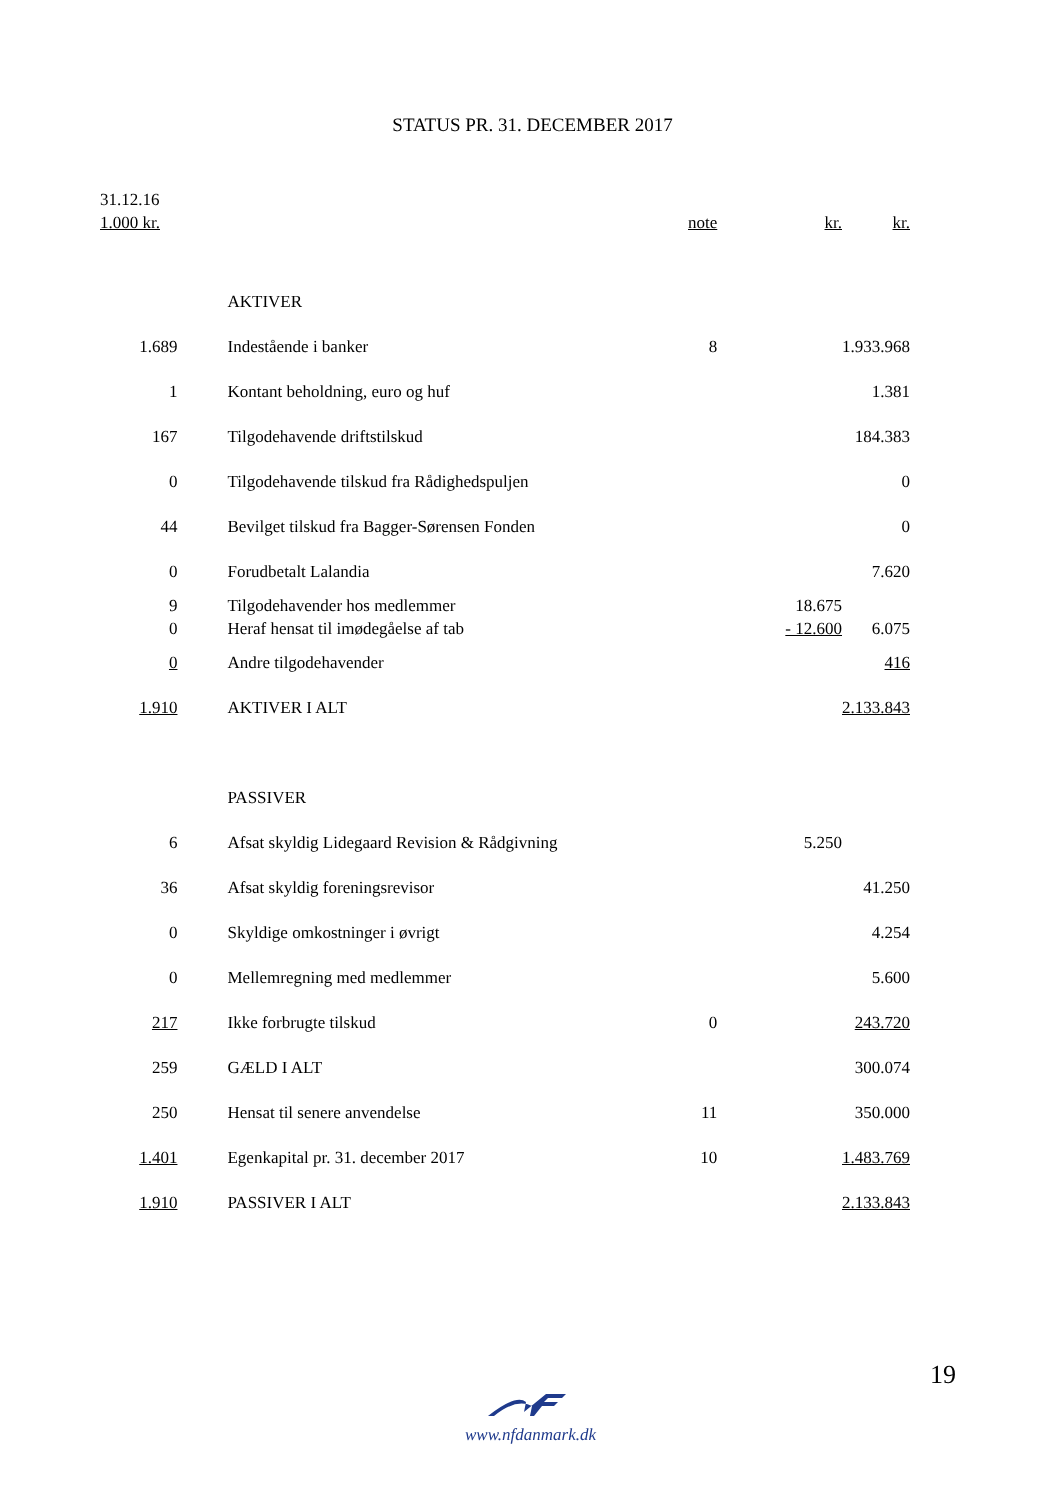STATUS PR. 31. DECEMBER 2017
| 31.12.16 | | | | |
| 1.000 kr. | | note | kr. | kr. |
| | AKTIVER | | | |
| 1.689 | Indestående i banker | 8 | | 1.933.968 |
| 1 | Kontant beholdning, euro og huf | | | 1.381 |
| 167 | Tilgodehavende driftstilskud | | | 184.383 |
| 0 | Tilgodehavende tilskud fra Rådighedspuljen | | | 0 |
| 44 | Bevilget tilskud fra Bagger-Sørensen Fonden | | | 0 |
| 0 | Forudbetalt Lalandia | | | 7.620 |
| 9 | Tilgodehavender hos medlemmer | | 18.675 | |
| 0 | Heraf hensat til imødegåelse af tab | | - 12.600 | 6.075 |
| 0 | Andre tilgodehavender | | | 416 |
| 1.910 | AKTIVER I ALT | | | 2.133.843 |
| | PASSIVER | | | |
| 6 | Afsat skyldig Lidegaard Revision & Rådgivning | | 5.250 | |
| 36 | Afsat skyldig foreningsrevisor | | | 41.250 |
| 0 | Skyldige omkostninger i øvrigt | | | 4.254 |
| 0 | Mellemregning med medlemmer | | | 5.600 |
| 217 | Ikke forbrugte tilskud | 0 | | 243.720 |
| 259 | GÆLD I ALT | | | 300.074 |
| 250 | Hensat til senere anvendelse | 11 | | 350.000 |
| 1.401 | Egenkapital pr. 31. december 2017 | 10 | | 1.483.769 |
| 1.910 | PASSIVER I ALT | | | 2.133.843 |
19
www.nfdanmark.dk